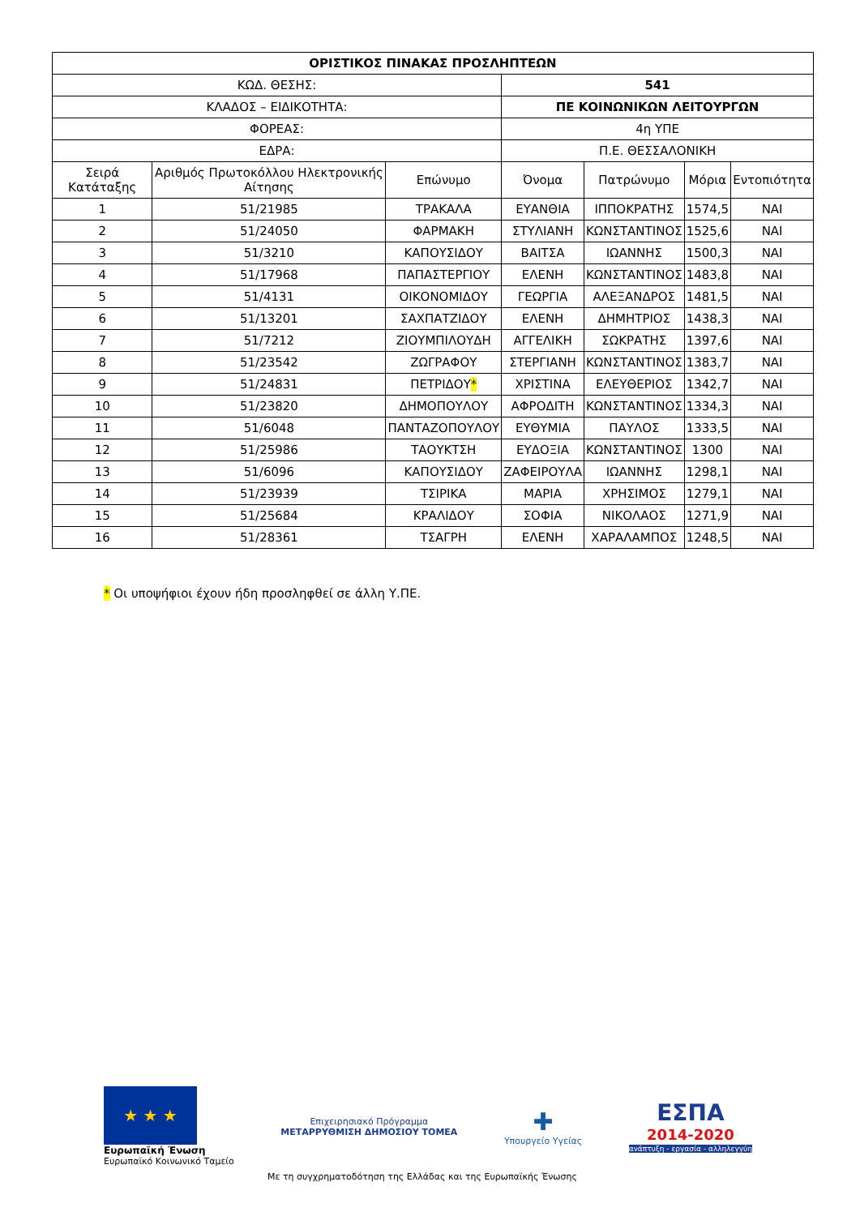| ΟΡΙΣΤΙΚΟΣ ΠΙΝΑΚΑΣ ΠΡΟΣΛΗΠΤΕΩΝ | | | | | | |
| ΚΩΔ. ΘΕΣΗΣ: | | | 541 | | | |
| ΚΛΑΔΟΣ – ΕΙΔΙΚΟΤΗΤΑ: | | | ΠΕ ΚΟΙΝΩΝΙΚΩΝ ΛΕΙΤΟΥΡΓΩΝ | | | |
| ΦΟΡΕΑΣ: | | | 4η ΥΠΕ | | | |
| ΕΔΡΑ: | | | Π.Ε. ΘΕΣΣΑΛΟΝΙΚΗ | | | |
| Σειρά Κατάταξης | Αριθμός Πρωτοκόλλου Ηλεκτρονικής Αίτησης | Επώνυμο | Όνομα | Πατρώνυμο | Μόρια | Εντοπιότητα |
| 1 | 51/21985 | ΤΡΑΚΑΛΑ | ΕΥΑΝΘΙΑ | ΙΠΠΟΚΡΑΤΗΣ | 1574,5 | ΝΑΙ |
| 2 | 51/24050 | ΦΑΡΜΑΚΗ | ΣΤΥΛΙΑΝΗ | ΚΩΝΣΤΑΝΤΙΝΟΣ | 1525,6 | ΝΑΙ |
| 3 | 51/3210 | ΚΑΠΟΥΣΙΔΟΥ | ΒΑΙΤΣΑ | ΙΩΑΝΝΗΣ | 1500,3 | ΝΑΙ |
| 4 | 51/17968 | ΠΑΠΑΣΤΕΡΓΙΟΥ | ΕΛΕΝΗ | ΚΩΝΣΤΑΝΤΙΝΟΣ | 1483,8 | ΝΑΙ |
| 5 | 51/4131 | ΟΙΚΟΝΟΜΙΔΟΥ | ΓΕΩΡΓΙΑ | ΑΛΕΞΑΝΔΡΟΣ | 1481,5 | ΝΑΙ |
| 6 | 51/13201 | ΣΑΧΠΑΤΖΙΔΟΥ | ΕΛΕΝΗ | ΔΗΜΗΤΡΙΟΣ | 1438,3 | ΝΑΙ |
| 7 | 51/7212 | ΖΙΟΥΜΠΙΛΟΥΔΗ | ΑΓΓΕΛΙΚΗ | ΣΩΚΡΑΤΗΣ | 1397,6 | ΝΑΙ |
| 8 | 51/23542 | ΖΩΓΡΑΦΟΥ | ΣΤΕΡΓΙΑΝΗ | ΚΩΝΣΤΑΝΤΙΝΟΣ | 1383,7 | ΝΑΙ |
| 9 | 51/24831 | ΠΕΤΡΙΔΟΥ * | ΧΡΙΣΤΙΝΑ | ΕΛΕΥΘΕΡΙΟΣ | 1342,7 | ΝΑΙ |
| 10 | 51/23820 | ΔΗΜΟΠΟΥΛΟΥ | ΑΦΡΟΔΙΤΗ | ΚΩΝΣΤΑΝΤΙΝΟΣ | 1334,3 | ΝΑΙ |
| 11 | 51/6048 | ΠΑΝΤΑΖΟΠΟΥΛΟΥ | ΕΥΘΥΜΙΑ | ΠΑΥΛΟΣ | 1333,5 | ΝΑΙ |
| 12 | 51/25986 | ΤΑΟΥΚΤΣΗ | ΕΥΔΟΞΙΑ | ΚΩΝΣΤΑΝΤΙΝΟΣ | 1300 | ΝΑΙ |
| 13 | 51/6096 | ΚΑΠΟΥΣΙΔΟΥ | ΖΑΦΕΙΡΟΥΛΑ | ΙΩΑΝΝΗΣ | 1298,1 | ΝΑΙ |
| 14 | 51/23939 | ΤΣΙΡΙΚΑ | ΜΑΡΙΑ | ΧΡΗΣΙΜΟΣ | 1279,1 | ΝΑΙ |
| 15 | 51/25684 | ΚΡΑΛΙΔΟΥ | ΣΟΦΙΑ | ΝΙΚΟΛΑΟΣ | 1271,9 | ΝΑΙ |
| 16 | 51/28361 | ΤΣΑΓΡΗ | ΕΛΕΝΗ | ΧΑΡΑΛΑΜΠΟΣ | 1248,5 | ΝΑΙ |
* Οι υποψήφιοι έχουν ήδη προσληφθεί σε άλλη Υ.ΠΕ.
★ ★ ★
Ευρωπαϊκή Ένωση
Ευρωπαϊκό Κοινωνικό Ταμείο
Επιχειρησιακό Πρόγραμμα
ΜΕΤΑΡΡΥΘΜΙΣΗ ΔΗΜΟΣΙΟΥ ΤΟΜΕΑ
✚
Υπουργείο Υγείας
ΕΣΠΑ
2014-2020
ανάπτυξη - εργασία - αλληλεγγύη
Με τη συγχρηματοδότηση της Ελλάδας και της Ευρωπαϊκής Ένωσης